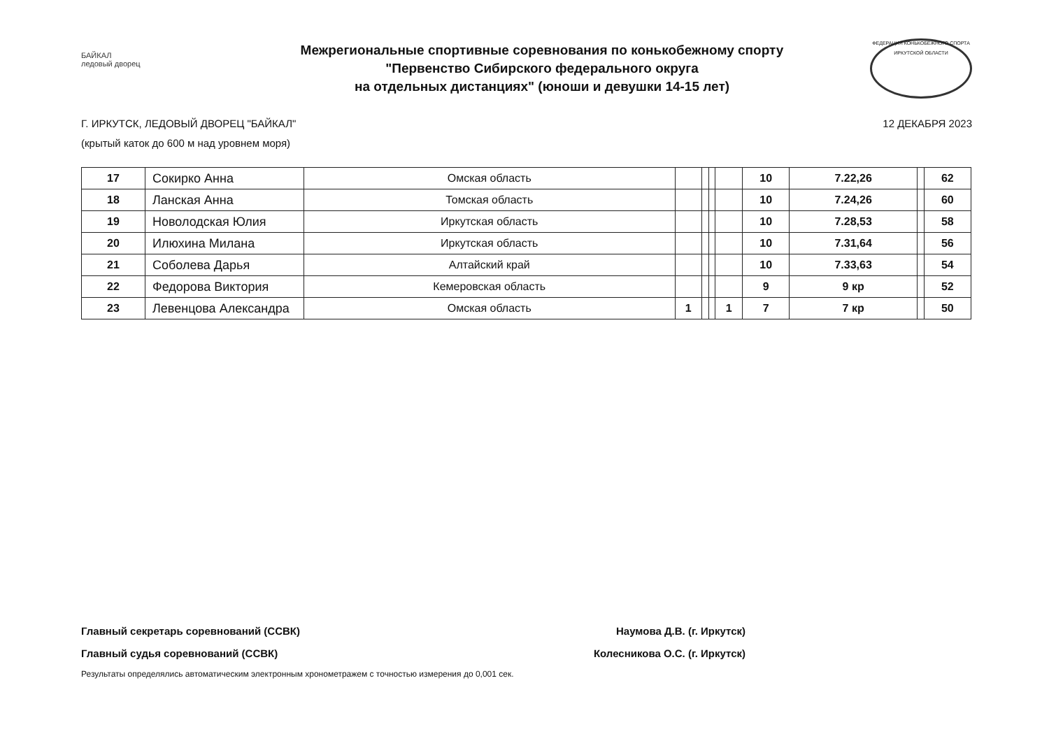БАЙКАЛ
ледовый дворец
Межрегиональные спортивные соревнования по конькобежному спорту
"Первенство Сибирского федерального округа
на отдельных дистанциях" (юноши и девушки 14-15 лет)
ФЕДЕРАЦИЯ КОНЬКОБЕЖНОГО СПОРТА
ИРКУТСКОЙ ОБЛАСТИ
Г. ИРКУТСК, ЛЕДОВЫЙ ДВОРЕЦ "БАЙКАЛ"
(крытый каток до 600 м над уровнем моря)
12 ДЕКАБРЯ 2023
| 17 | Сокирко Анна | Омская область | | | | | 10 | 7.22,26 | | 62 |
| 18 | Ланская Анна | Томская область | | | | | 10 | 7.24,26 | | 60 |
| 19 | Новолодская Юлия | Иркутская область | | | | | 10 | 7.28,53 | | 58 |
| 20 | Илюхина Милана | Иркутская область | | | | | 10 | 7.31,64 | | 56 |
| 21 | Соболева Дарья | Алтайский край | | | | | 10 | 7.33,63 | | 54 |
| 22 | Федорова Виктория | Кемеровская область | | | | | 9 | 9 кр | | 52 |
| 23 | Левенцова Александра | Омская область | 1 | | | 1 | 7 | 7 кр | | 50 |
Главный секретарь соревнований (ССВК) Наумова Д.В. (г. Иркутск)
Главный судья соревнований (ССВК) Колесникова О.С. (г. Иркутск)
Результаты определялись автоматическим электронным хронометражем с точностью измерения до 0,001 сек.